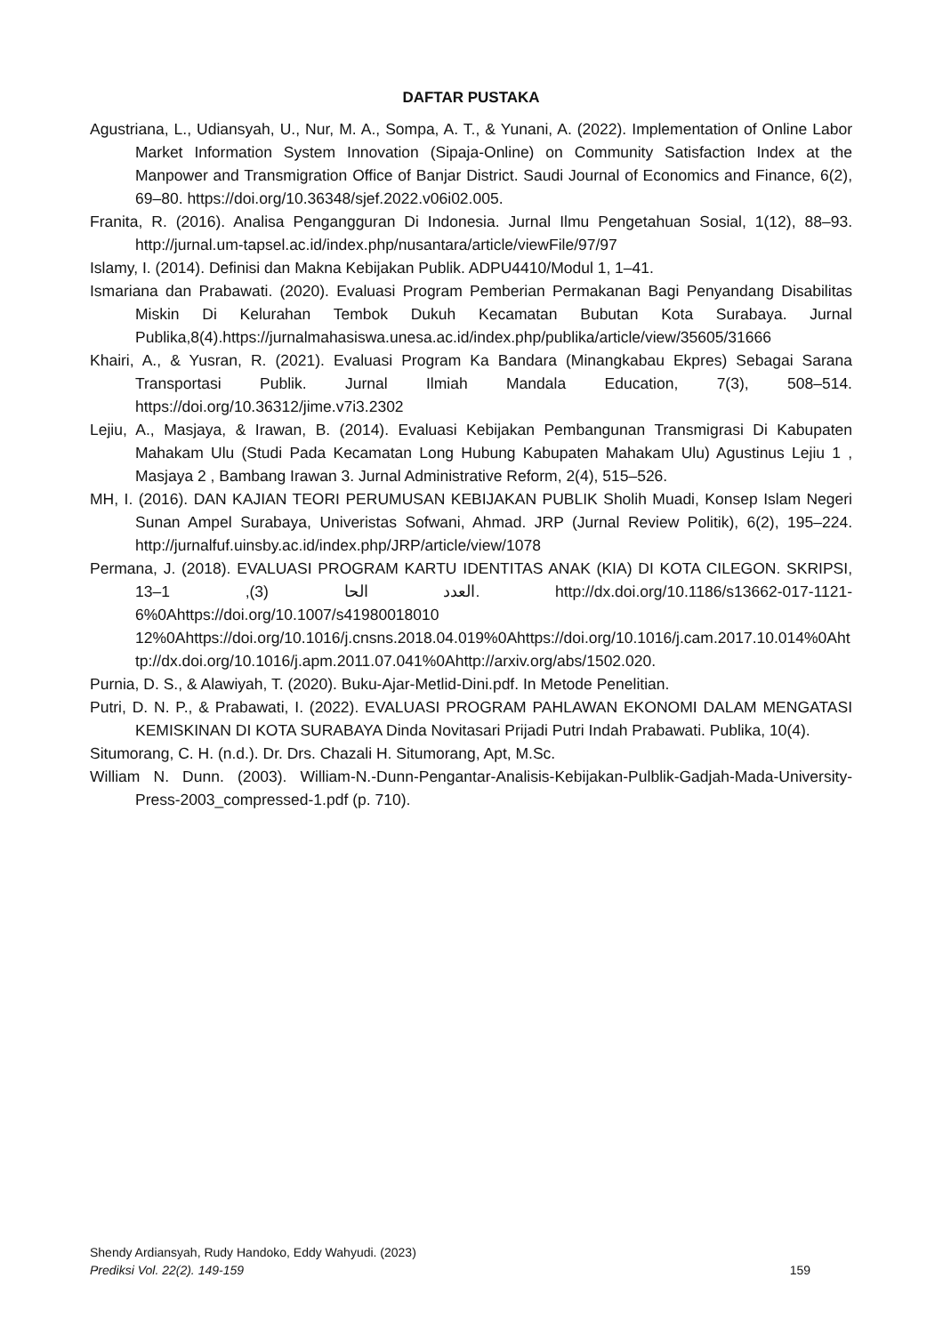DAFTAR PUSTAKA
Agustriana, L., Udiansyah, U., Nur, M. A., Sompa, A. T., & Yunani, A. (2022). Implementation of Online Labor Market Information System Innovation (Sipaja-Online) on Community Satisfaction Index at the Manpower and Transmigration Office of Banjar District. Saudi Journal of Economics and Finance, 6(2), 69–80. https://doi.org/10.36348/sjef.2022.v06i02.005.
Franita, R. (2016). Analisa Pengangguran Di Indonesia. Jurnal Ilmu Pengetahuan Sosial, 1(12), 88–93. http://jurnal.um-tapsel.ac.id/index.php/nusantara/article/viewFile/97/97
Islamy, I. (2014). Definisi dan Makna Kebijakan Publik. ADPU4410/Modul 1, 1–41.
Ismariana dan Prabawati. (2020). Evaluasi Program Pemberian Permakanan Bagi Penyandang Disabilitas Miskin Di Kelurahan Tembok Dukuh Kecamatan Bubutan Kota Surabaya. Jurnal Publika,8(4).https://jurnalmahasiswa.unesa.ac.id/index.php/publika/article/view/35605/31666
Khairi, A., & Yusran, R. (2021). Evaluasi Program Ka Bandara (Minangkabau Ekpres) Sebagai Sarana Transportasi Publik. Jurnal Ilmiah Mandala Education, 7(3), 508–514. https://doi.org/10.36312/jime.v7i3.2302
Lejiu, A., Masjaya, & Irawan, B. (2014). Evaluasi Kebijakan Pembangunan Transmigrasi Di Kabupaten Mahakam Ulu (Studi Pada Kecamatan Long Hubung Kabupaten Mahakam Ulu) Agustinus Lejiu 1 , Masjaya 2 , Bambang Irawan 3. Jurnal Administrative Reform, 2(4), 515–526.
MH, I. (2016). DAN KAJIAN TEORI PERUMUSAN KEBIJAKAN PUBLIK Sholih Muadi, Konsep Islam Negeri Sunan Ampel Surabaya, Univeristas Sofwani, Ahmad. JRP (Jurnal Review Politik), 6(2), 195–224. http://jurnalfuf.uinsby.ac.id/index.php/JRP/article/view/1078
Permana, J. (2018). EVALUASI PROGRAM KARTU IDENTITAS ANAK (KIA) DI KOTA CILEGON. SKRIPSI, العدد الحا (3), 1–13. http://dx.doi.org/10.1186/s13662-017-1121-6%0Ahttps://doi.org/10.1007/s41980018010​12%0Ahttps://doi.org/10.1016/j.cnsns.2018.04.019%0Ahttps://doi.org/10.1016/j.cam.2017.10.014%0Ahttp://dx.doi.org/10.1016/j.apm.2011.07.041%0Ahttp://arxiv.org/abs/1502.020.
Purnia, D. S., & Alawiyah, T. (2020). Buku-Ajar-Metlid-Dini.pdf. In Metode Penelitian.
Putri, D. N. P., & Prabawati, I. (2022). EVALUASI PROGRAM PAHLAWAN EKONOMI DALAM MENGATASI KEMISKINAN DI KOTA SURABAYA Dinda Novitasari Prijadi Putri Indah Prabawati. Publika, 10(4).
Situmorang, C. H. (n.d.). Dr. Drs. Chazali H. Situmorang, Apt, M.Sc.
William N. Dunn. (2003). William-N.-Dunn-Pengantar-Analisis-Kebijakan-Pulblik-Gadjah-Mada-University-Press-2003_compressed-1.pdf (p. 710).
Shendy Ardiansyah, Rudy Handoko, Eddy Wahyudi. (2023)
159 Prediksi Vol. 22(2). 149-159